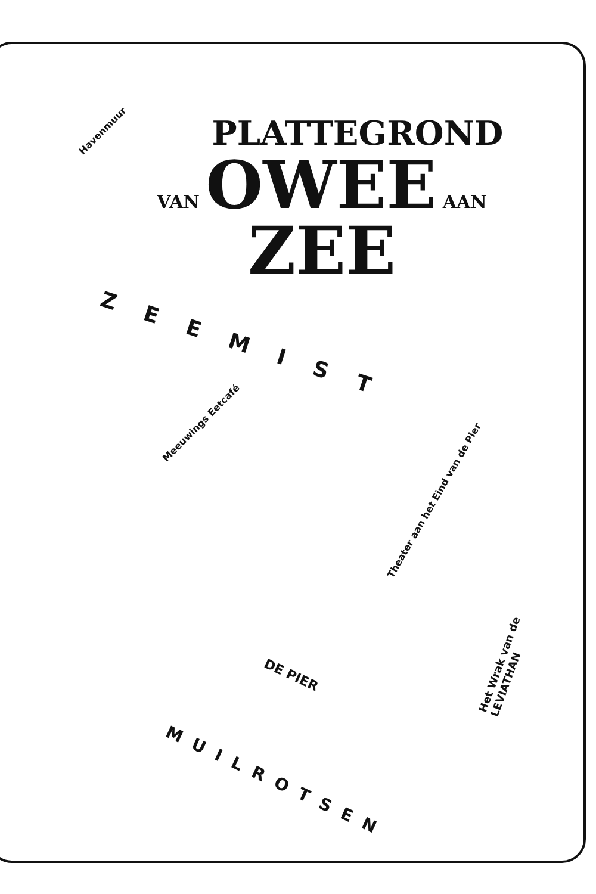Havenmuur
PLATTEGROND
VAN OWEE AAN ZEE
ZEEMIST
Meeuwings Eetcafé
Theater aan het Eind van de Pier
Het Wrak van de LEVIATHAN
DE PIER
MUILROTSEN